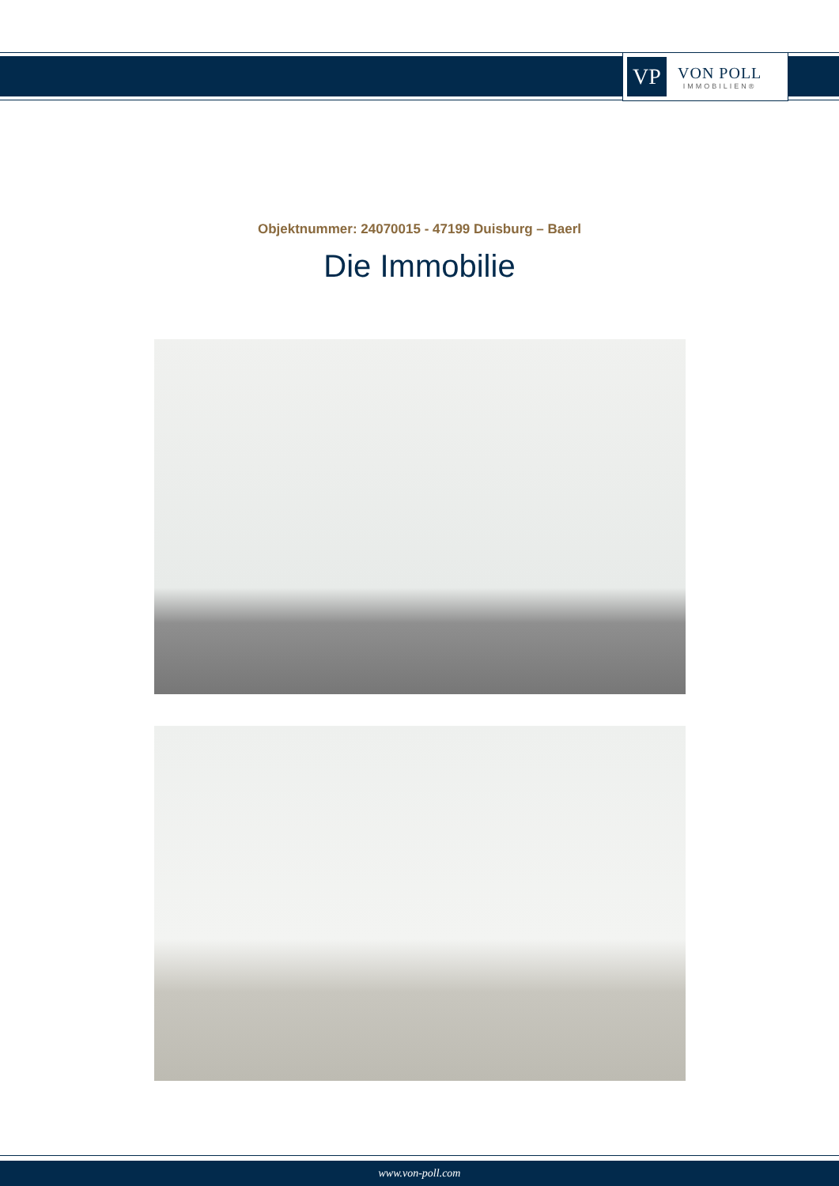VP
VON POLL
IMMOBILIEN®
Objektnummer: 24070015 - 47199 Duisburg – Baerl
Die Immobilie
www.von-poll.com